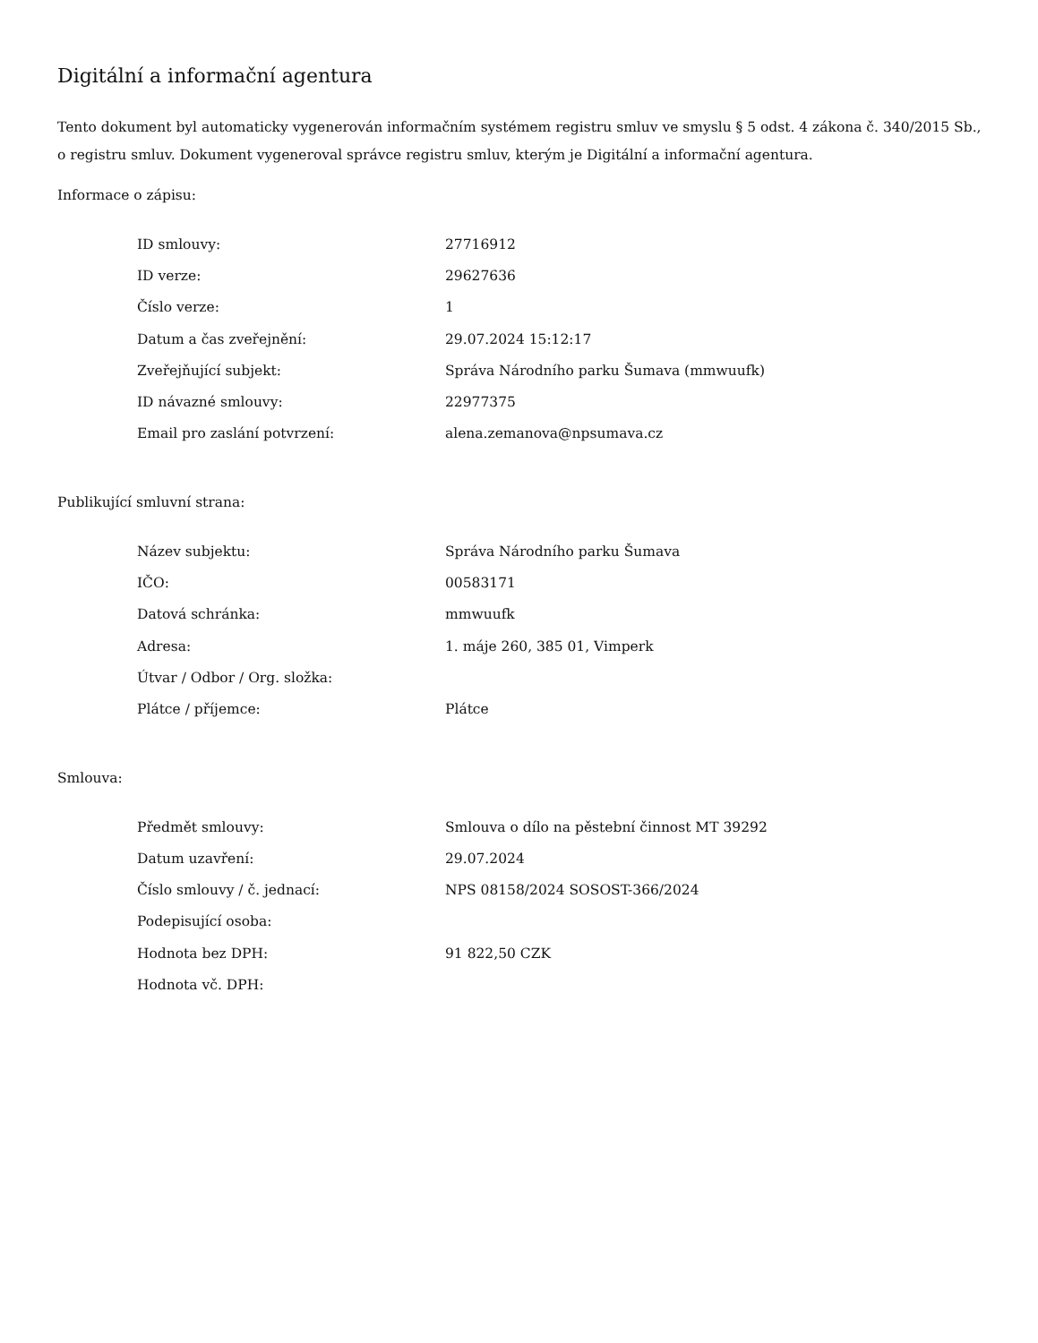Digitální a informační agentura
Tento dokument byl automaticky vygenerován informačním systémem registru smluv ve smyslu § 5 odst. 4 zákona č. 340/2015 Sb., o registru smluv. Dokument vygeneroval správce registru smluv, kterým je Digitální a informační agentura.
Informace o zápisu:
| ID smlouvy: | 27716912 |
| ID verze: | 29627636 |
| Číslo verze: | 1 |
| Datum a čas zveřejnění: | 29.07.2024 15:12:17 |
| Zveřejňující subjekt: | Správa Národního parku Šumava (mmwuufk) |
| ID návazné smlouvy: | 22977375 |
| Email pro zaslání potvrzení: | alena.zemanova@npsumava.cz |
Publikující smluvní strana:
| Název subjektu: | Správa Národního parku Šumava |
| IČO: | 00583171 |
| Datová schránka: | mmwuufk |
| Adresa: | 1. máje 260, 385 01, Vimperk |
| Útvar / Odbor / Org. složka: | |
| Plátce / příjemce: | Plátce |
Smlouva:
| Předmět smlouvy: | Smlouva o dílo na pěstební činnost MT 39292 |
| Datum uzavření: | 29.07.2024 |
| Číslo smlouvy / č. jednací: | NPS 08158/2024 SOSOST-366/2024 |
| Podepisující osoba: | |
| Hodnota bez DPH: | 91 822,50 CZK |
| Hodnota vč. DPH: | |